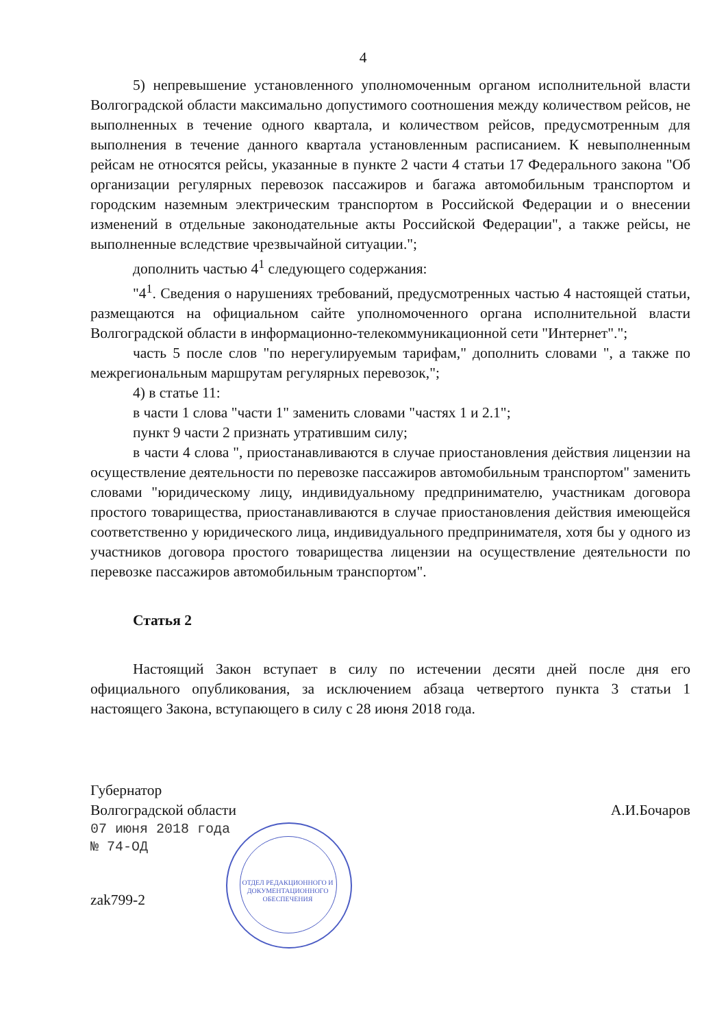4
5) непревышение установленного уполномоченным органом исполнительной власти Волгоградской области максимально допустимого соотношения между количеством рейсов, не выполненных в течение одного квартала, и количеством рейсов, предусмотренным для выполнения в течение данного квартала установленным расписанием. К невыполненным рейсам не относятся рейсы, указанные в пункте 2 части 4 статьи 17 Федерального закона "Об организации регулярных перевозок пассажиров и багажа автомобильным транспортом и городским наземным электрическим транспортом в Российской Федерации и о внесении изменений в отдельные законодательные акты Российской Федерации", а также рейсы, не выполненные вследствие чрезвычайной ситуации.";
дополнить частью 4<sup>1</sup> следующего содержания:
"4<sup>1</sup>. Сведения о нарушениях требований, предусмотренных частью 4 настоящей статьи, размещаются на официальном сайте уполномоченного органа исполнительной власти Волгоградской области в информационно-телекоммуникационной сети "Интернет".";
часть 5 после слов "по нерегулируемым тарифам," дополнить словами ", а также по межрегиональным маршрутам регулярных перевозок,";
4) в статье 11:
в части 1 слова "части 1" заменить словами "частях 1 и 2.1";
пункт 9 части 2 признать утратившим силу;
в части 4 слова ", приостанавливаются в случае приостановления действия лицензии на осуществление деятельности по перевозке пассажиров автомобильным транспортом" заменить словами "юридическому лицу, индивидуальному предпринимателю, участникам договора простого товарищества, приостанавливаются в случае приостановления действия имеющейся соответственно у юридического лица, индивидуального предпринимателя, хотя бы у одного из участников договора простого товарищества лицензии на осуществление деятельности по перевозке пассажиров автомобильным транспортом".
Статья 2
Настоящий Закон вступает в силу по истечении десяти дней после дня его официального опубликования, за исключением абзаца четвертого пункта 3 статьи 1 настоящего Закона, вступающего в силу с 28 июня 2018 года.
Губернатор
Волгоградской области
А.И.Бочаров
07 июня 2018 года
№ 74-ОД
zak799-2
ОТДЕЛ РЕДАКЦИОННОГО И ДОКУМЕНТАЦИОННОГО ОБЕСПЕЧЕНИЯ